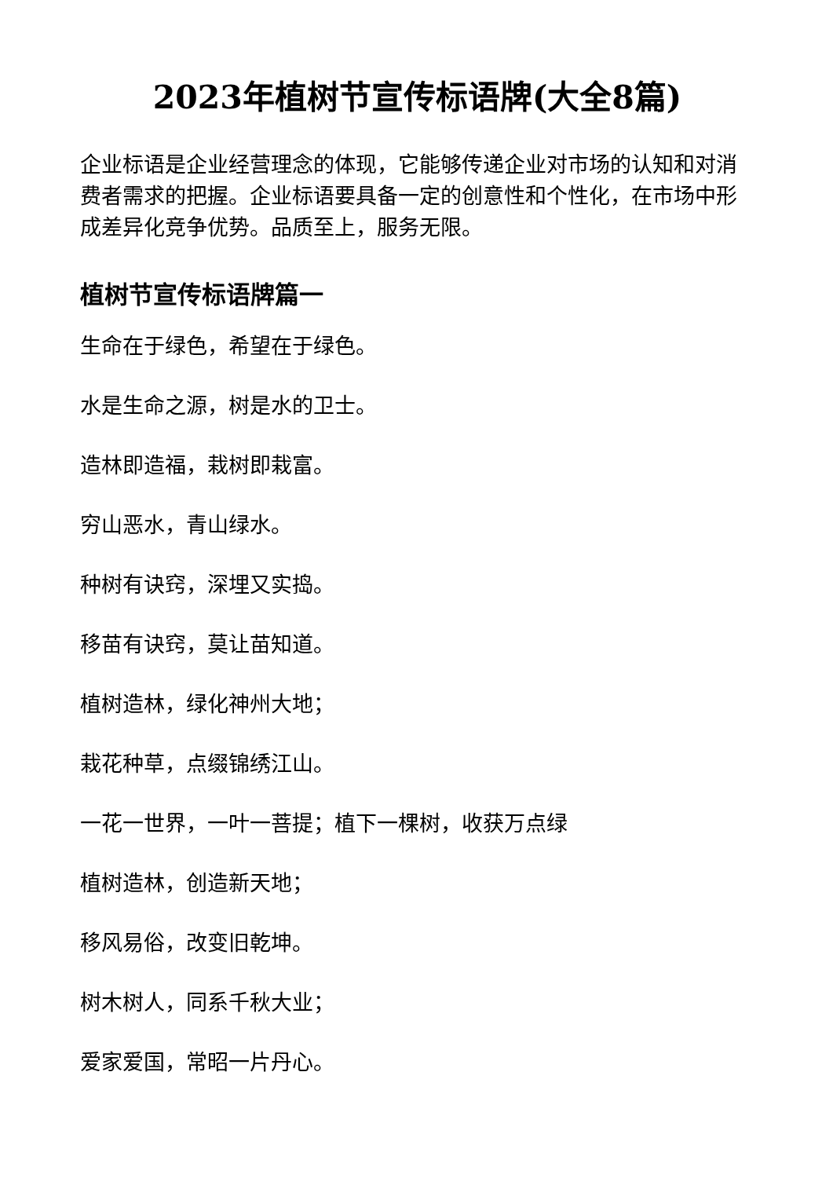2023年植树节宣传标语牌(大全8篇)
企业标语是企业经营理念的体现，它能够传递企业对市场的认知和对消费者需求的把握。企业标语要具备一定的创意性和个性化，在市场中形成差异化竞争优势。品质至上，服务无限。
植树节宣传标语牌篇一
生命在于绿色，希望在于绿色。
水是生命之源，树是水的卫士。
造林即造福，栽树即栽富。
穷山恶水，青山绿水。
种树有诀窍，深埋又实捣。
移苗有诀窍，莫让苗知道。
植树造林，绿化神州大地；
栽花种草，点缀锦绣江山。
一花一世界，一叶一菩提；植下一棵树，收获万点绿
植树造林，创造新天地；
移风易俗，改变旧乾坤。
树木树人，同系千秋大业；
爱家爱国，常昭一片丹心。